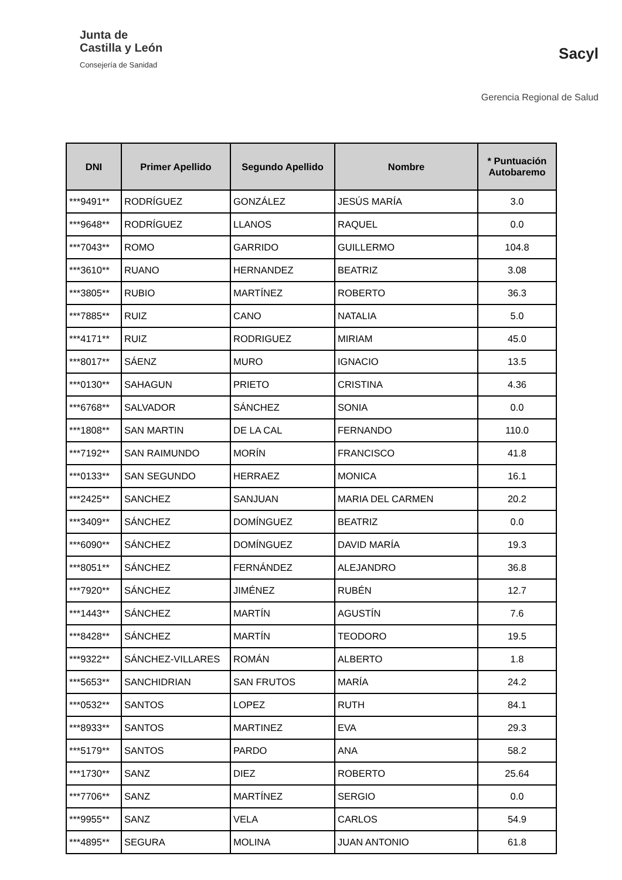Junta de
Castilla y León
Consejería de Sanidad
Sacyl
Gerencia Regional de Salud
| DNI | Primer Apellido | Segundo Apellido | Nombre | * Puntuación Autobaremo |
| --- | --- | --- | --- | --- |
| ***9491** | RODRÍGUEZ | GONZÁLEZ | JESÚS MARÍA | 3.0 |
| ***9648** | RODRÍGUEZ | LLANOS | RAQUEL | 0.0 |
| ***7043** | ROMO | GARRIDO | GUILLERMO | 104.8 |
| ***3610** | RUANO | HERNANDEZ | BEATRIZ | 3.08 |
| ***3805** | RUBIO | MARTÍNEZ | ROBERTO | 36.3 |
| ***7885** | RUIZ | CANO | NATALIA | 5.0 |
| ***4171** | RUIZ | RODRIGUEZ | MIRIAM | 45.0 |
| ***8017** | SÁENZ | MURO | IGNACIO | 13.5 |
| ***0130** | SAHAGUN | PRIETO | CRISTINA | 4.36 |
| ***6768** | SALVADOR | SÁNCHEZ | SONIA | 0.0 |
| ***1808** | SAN MARTIN | DE LA CAL | FERNANDO | 110.0 |
| ***7192** | SAN RAIMUNDO | MORÍN | FRANCISCO | 41.8 |
| ***0133** | SAN SEGUNDO | HERRAEZ | MONICA | 16.1 |
| ***2425** | SANCHEZ | SANJUAN | MARIA DEL CARMEN | 20.2 |
| ***3409** | SÁNCHEZ | DOMÍNGUEZ | BEATRIZ | 0.0 |
| ***6090** | SÁNCHEZ | DOMÍNGUEZ | DAVID MARÍA | 19.3 |
| ***8051** | SÁNCHEZ | FERNÁNDEZ | ALEJANDRO | 36.8 |
| ***7920** | SÁNCHEZ | JIMÉNEZ | RUBÉN | 12.7 |
| ***1443** | SÁNCHEZ | MARTÍN | AGUSTÍN | 7.6 |
| ***8428** | SÁNCHEZ | MARTÍN | TEODORO | 19.5 |
| ***9322** | SÁNCHEZ-VILLARES | ROMÁN | ALBERTO | 1.8 |
| ***5653** | SANCHIDRIAN | SAN FRUTOS | MARÍA | 24.2 |
| ***0532** | SANTOS | LOPEZ | RUTH | 84.1 |
| ***8933** | SANTOS | MARTINEZ | EVA | 29.3 |
| ***5179** | SANTOS | PARDO | ANA | 58.2 |
| ***1730** | SANZ | DIEZ | ROBERTO | 25.64 |
| ***7706** | SANZ | MARTÍNEZ | SERGIO | 0.0 |
| ***9955** | SANZ | VELA | CARLOS | 54.9 |
| ***4895** | SEGURA | MOLINA | JUAN ANTONIO | 61.8 |